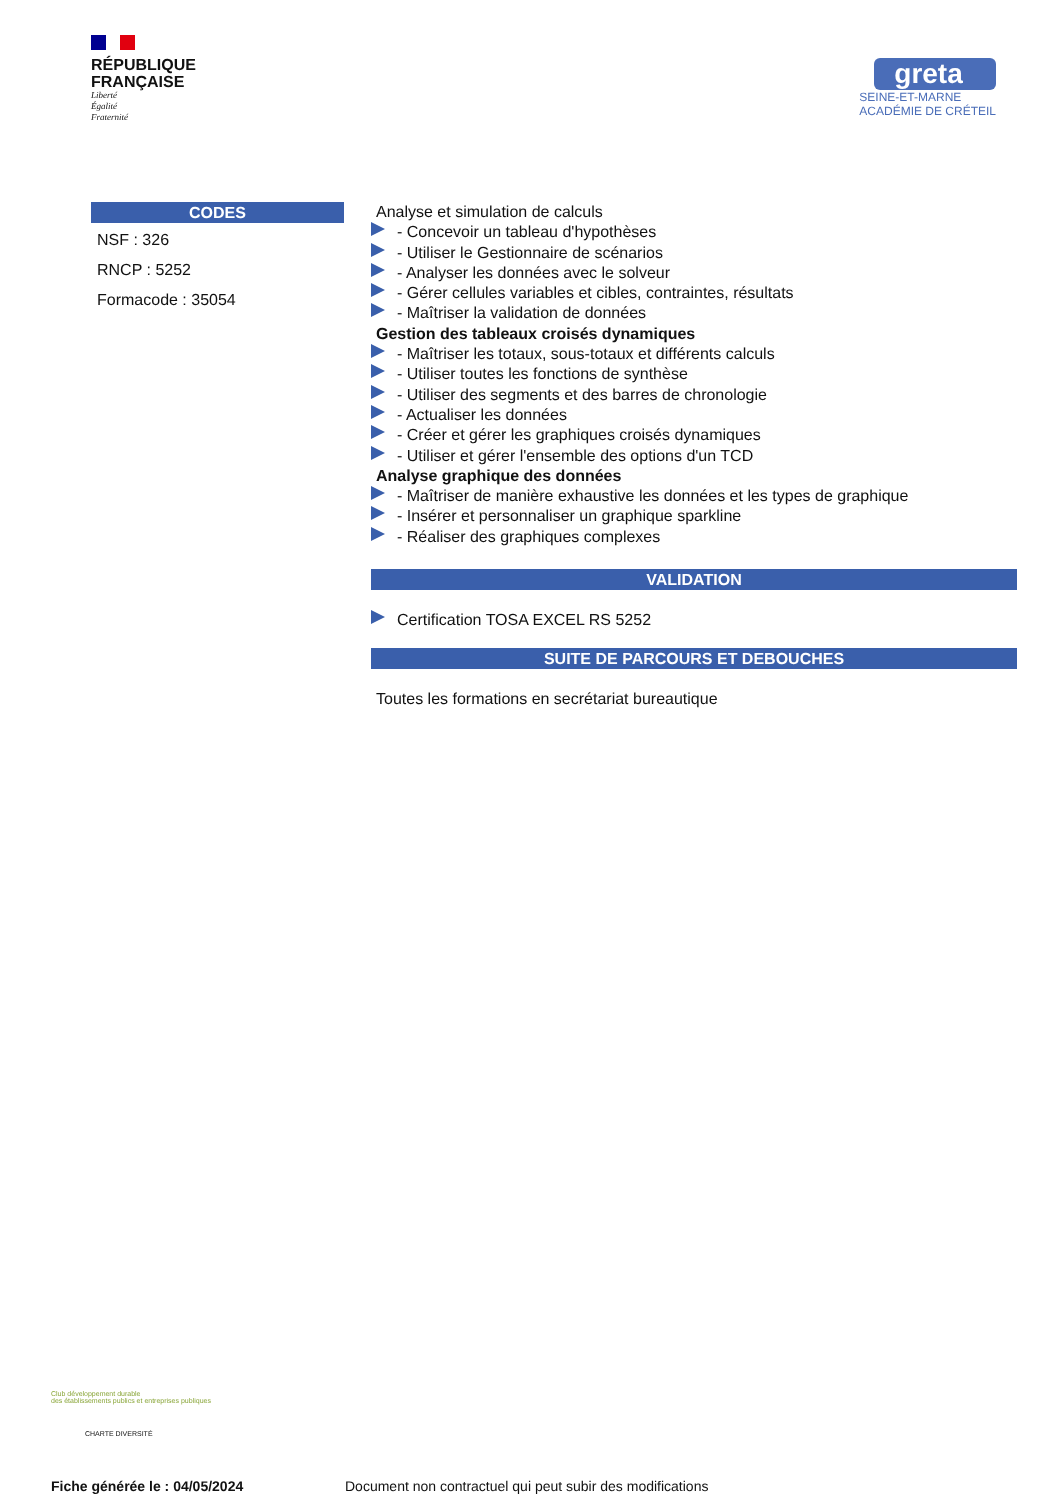RÉPUBLIQUE
FRANÇAISE
Liberté
Égalité
Fraternité
greta
SEINE-ET-MARNE
ACADÉMIE DE CRÉTEIL
CODES
NSF : 326
RNCP : 5252
Formacode : 35054
Analyse et simulation de calculs
- Concevoir un tableau d'hypothèses
- Utiliser le Gestionnaire de scénarios
- Analyser les données avec le solveur
- Gérer cellules variables et cibles, contraintes, résultats
- Maîtriser la validation de données
Gestion des tableaux croisés dynamiques
- Maîtriser les totaux, sous-totaux et différents calculs
- Utiliser toutes les fonctions de synthèse
- Utiliser des segments et des barres de chronologie
- Actualiser les données
- Créer et gérer les graphiques croisés dynamiques
- Utiliser et gérer l'ensemble des options d'un TCD
Analyse graphique des données
- Maîtriser de manière exhaustive les données et les types de graphique
- Insérer et personnaliser un graphique sparkline
- Réaliser des graphiques complexes
VALIDATION
Certification TOSA EXCEL RS 5252
SUITE DE PARCOURS ET DEBOUCHES
Toutes les formations en secrétariat bureautique
Club développement durable
des établissements publics et entreprises publiques
CHARTE DIVERSITÉ
Fiche générée le : 04/05/2024
Document non contractuel qui peut subir des modifications